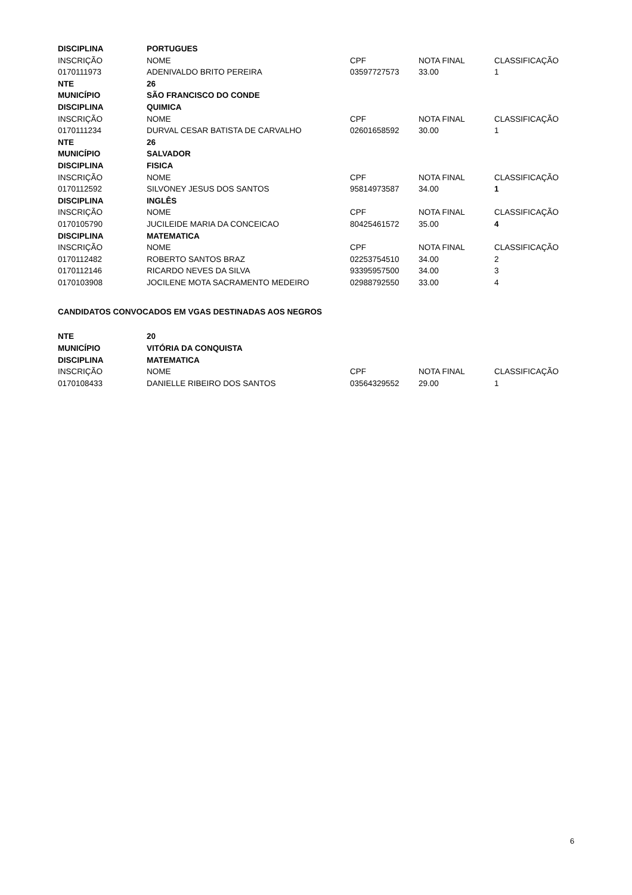| DISCIPLINA | PORTUGUES | | | |
| INSCRIÇÃO | NOME | CPF | NOTA FINAL | CLASSIFICAÇÃO |
| 0170111973 | ADENIVALDO BRITO PEREIRA | 03597727573 | 33.00 | 1 |
| NTE | 26 | | | |
| MUNICÍPIO | SÃO FRANCISCO DO CONDE | | | |
| DISCIPLINA | QUIMICA | | | |
| INSCRIÇÃO | NOME | CPF | NOTA FINAL | CLASSIFICAÇÃO |
| 0170111234 | DURVAL CESAR BATISTA DE CARVALHO | 02601658592 | 30.00 | 1 |
| NTE | 26 | | | |
| MUNICÍPIO | SALVADOR | | | |
| DISCIPLINA | FISICA | | | |
| INSCRIÇÃO | NOME | CPF | NOTA FINAL | CLASSIFICAÇÃO |
| 0170112592 | SILVONEY JESUS DOS SANTOS | 95814973587 | 34.00 | 1 |
| DISCIPLINA | INGLÊS | | | |
| INSCRIÇÃO | NOME | CPF | NOTA FINAL | CLASSIFICAÇÃO |
| 0170105790 | JUCILEIDE MARIA DA CONCEICAO | 80425461572 | 35.00 | 4 |
| DISCIPLINA | MATEMATICA | | | |
| INSCRIÇÃO | NOME | CPF | NOTA FINAL | CLASSIFICAÇÃO |
| 0170112482 | ROBERTO SANTOS BRAZ | 02253754510 | 34.00 | 2 |
| 0170112146 | RICARDO NEVES DA SILVA | 93395957500 | 34.00 | 3 |
| 0170103908 | JOCILENE MOTA SACRAMENTO MEDEIRO | 02988792550 | 33.00 | 4 |
CANDIDATOS CONVOCADOS EM VGAS DESTINADAS AOS NEGROS
| NTE | 20 | | | |
| MUNICÍPIO | VITÓRIA DA CONQUISTA | | | |
| DISCIPLINA | MATEMATICA | | | |
| INSCRIÇÃO | NOME | CPF | NOTA FINAL | CLASSIFICAÇÃO |
| 0170108433 | DANIELLE RIBEIRO DOS SANTOS | 03564329552 | 29.00 | 1 |
6